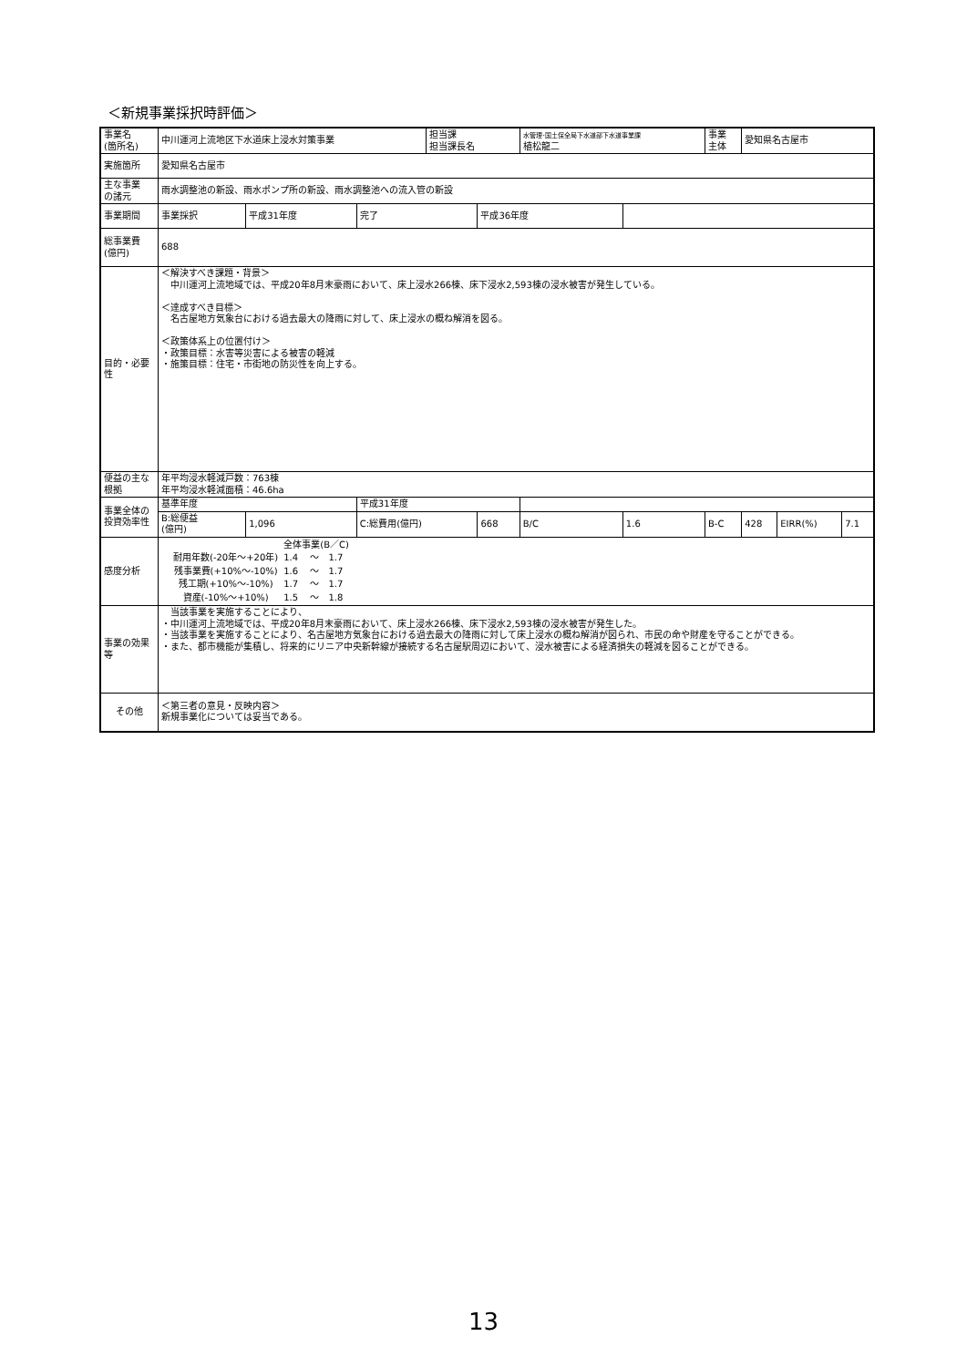＜新規事業採択時評価＞
| 事業名 (箇所名) | 中川運河上流地区下水道床上浸水対策事業 | | | 担当課 担当課長名 | | 水管理･国土保全局下水道部下水道事業課 植松龍二 | | 事業 主体 | 愛知県名古屋市 | | |
| 実施箇所 | 愛知県名古屋市 | | | | | | | | | | |
| 主な事業 の諸元 | 雨水調整池の新設、雨水ポンプ所の新設、雨水調整池への流入管の新設 | | | | | | | | | | |
| 事業期間 | 事業採択 | 平成31年度 | 完了 | | 平成36年度 | | | | | | |
| 総事業費 (億円) | 688 | | | | | | | | | | |
| 目的・必要性 | ＜解決すべき課題・背景＞ 中川運河上流地域では、平成20年8月末豪雨において、床上浸水266棟、床下浸水2,593棟の浸水被害が発生している。 ＜達成すべき目標＞ 名古屋地方気象台における過去最大の降雨に対して、床上浸水の概ね解消を図る。 ＜政策体系上の位置付け＞ ・政策目標：水害等災害による被害の軽減 ・施策目標：住宅・市街地の防災性を向上する。 | | | | | | | | | | |
| 便益の主な根拠 | 年平均浸水軽減戸数：763棟 年平均浸水軽減面積：46.6ha | | | | | | | | | | |
| 事業全体の投資効率性 | 基準年度 | | 平成31年度 | | | | | | | | |
| | B:総便益 (億円) | 1,096 | C:総費用(億円) | | 668 | B/C | 1.6 | B-C | 428 | EIRR(%) | 7.1 |
| 感度分析 | / / 全体事業(B／C) / / / / 耐用年数(-20年～+20年) / 1.4 / ～ / 1.7 / / 残事業費(+10%～-10%) / 1.6 / ～ / 1.7 / / 残工期(+10%～-10%) / 1.7 / ～ / 1.7 / / 資産(-10%～+10%) / 1.5 / ～ / 1.8 / | | | | | | | | | | |
| 事業の効果等 | 当該事業を実施することにより、 ・中川運河上流地域では、平成20年8月末豪雨において、床上浸水266棟、床下浸水2,593棟の浸水被害が発生した。 ・当該事業を実施することにより、名古屋地方気象台における過去最大の降雨に対して床上浸水の概ね解消が図られ、市民の命や財産を守ることができる。 ・また、都市機能が集積し、将来的にリニア中央新幹線が接続する名古屋駅周辺において、浸水被害による経済損失の軽減を図ることができる。 | | | | | | | | | | |
| その他 | ＜第三者の意見・反映内容＞ 新規事業化については妥当である。 | | | | | | | | | | |
13